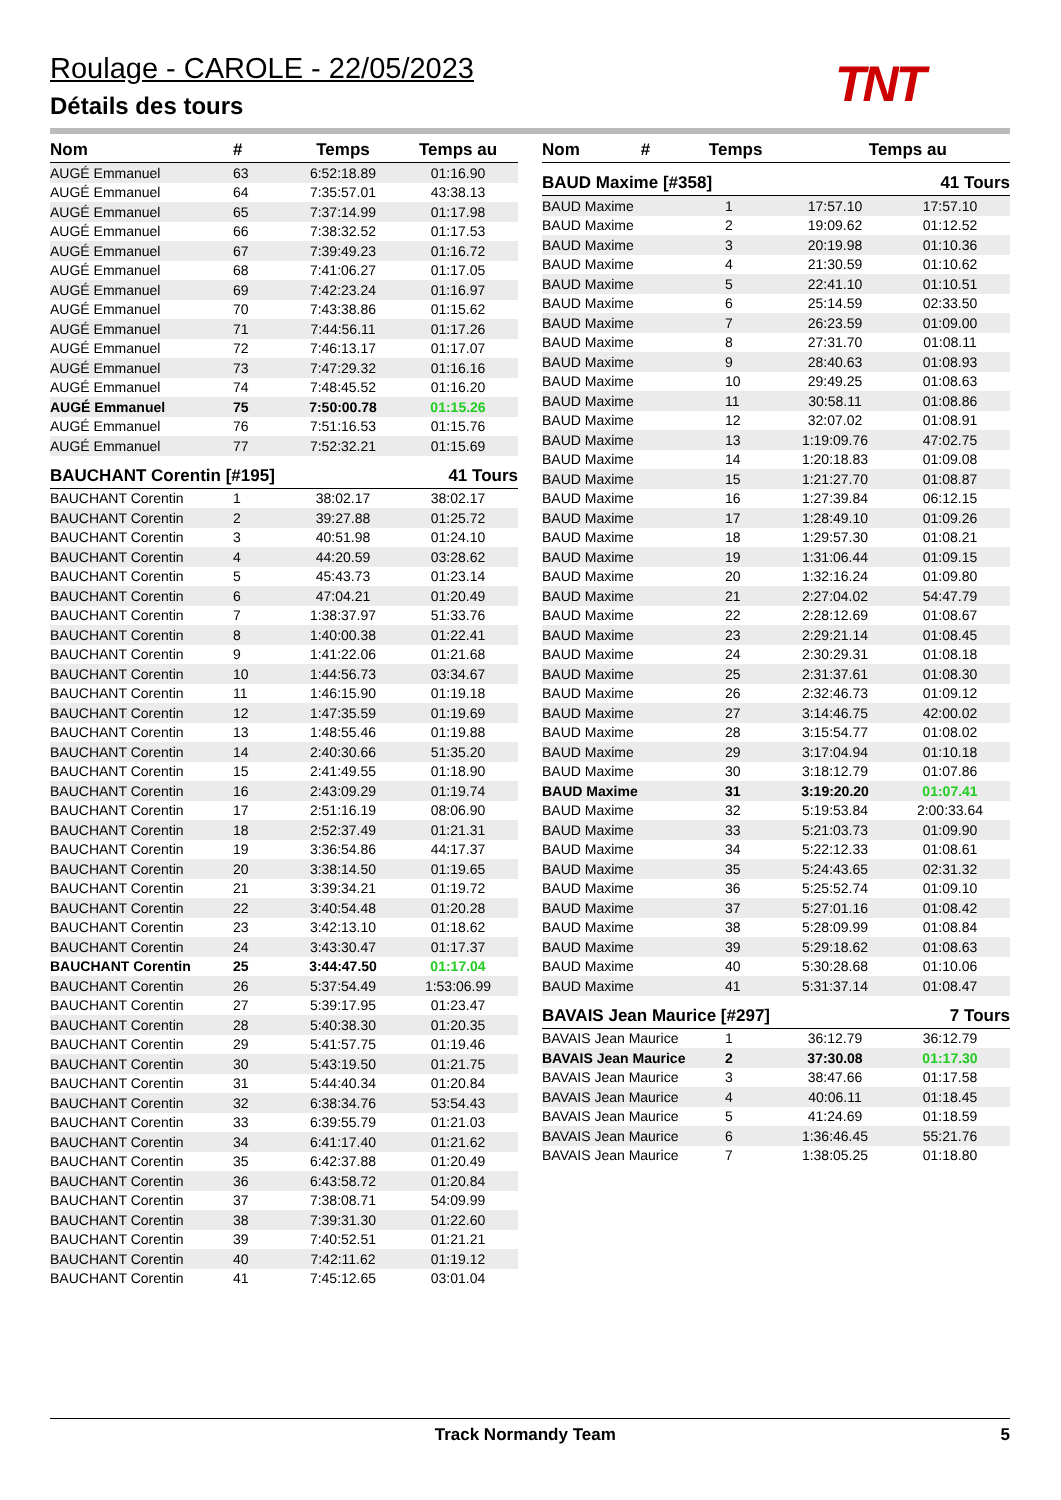Roulage - CAROLE - 22/05/2023
Détails des tours TNT
| Nom | # | Temps | Temps au |
| --- | --- | --- | --- |
| AUGÉ Emmanuel | 63 | 6:52:18.89 | 01:16.90 |
| AUGÉ Emmanuel | 64 | 7:35:57.01 | 43:38.13 |
| AUGÉ Emmanuel | 65 | 7:37:14.99 | 01:17.98 |
| AUGÉ Emmanuel | 66 | 7:38:32.52 | 01:17.53 |
| AUGÉ Emmanuel | 67 | 7:39:49.23 | 01:16.72 |
| AUGÉ Emmanuel | 68 | 7:41:06.27 | 01:17.05 |
| AUGÉ Emmanuel | 69 | 7:42:23.24 | 01:16.97 |
| AUGÉ Emmanuel | 70 | 7:43:38.86 | 01:15.62 |
| AUGÉ Emmanuel | 71 | 7:44:56.11 | 01:17.26 |
| AUGÉ Emmanuel | 72 | 7:46:13.17 | 01:17.07 |
| AUGÉ Emmanuel | 73 | 7:47:29.32 | 01:16.16 |
| AUGÉ Emmanuel | 74 | 7:48:45.52 | 01:16.20 |
| AUGÉ Emmanuel | 75 | 7:50:00.78 | 01:15.26 |
| AUGÉ Emmanuel | 76 | 7:51:16.53 | 01:15.76 |
| AUGÉ Emmanuel | 77 | 7:52:32.21 | 01:15.69 |
BAUCHANT Corentin [#195] 41 Tours
| BAUCHANT Corentin | 1 | 38:02.17 | 38:02.17 |
| BAUCHANT Corentin | 2 | 39:27.88 | 01:25.72 |
| BAUCHANT Corentin | 3 | 40:51.98 | 01:24.10 |
| BAUCHANT Corentin | 4 | 44:20.59 | 03:28.62 |
| BAUCHANT Corentin | 5 | 45:43.73 | 01:23.14 |
| BAUCHANT Corentin | 6 | 47:04.21 | 01:20.49 |
| BAUCHANT Corentin | 7 | 1:38:37.97 | 51:33.76 |
| BAUCHANT Corentin | 8 | 1:40:00.38 | 01:22.41 |
| BAUCHANT Corentin | 9 | 1:41:22.06 | 01:21.68 |
| BAUCHANT Corentin | 10 | 1:44:56.73 | 03:34.67 |
| BAUCHANT Corentin | 11 | 1:46:15.90 | 01:19.18 |
| BAUCHANT Corentin | 12 | 1:47:35.59 | 01:19.69 |
| BAUCHANT Corentin | 13 | 1:48:55.46 | 01:19.88 |
| BAUCHANT Corentin | 14 | 2:40:30.66 | 51:35.20 |
| BAUCHANT Corentin | 15 | 2:41:49.55 | 01:18.90 |
| BAUCHANT Corentin | 16 | 2:43:09.29 | 01:19.74 |
| BAUCHANT Corentin | 17 | 2:51:16.19 | 08:06.90 |
| BAUCHANT Corentin | 18 | 2:52:37.49 | 01:21.31 |
| BAUCHANT Corentin | 19 | 3:36:54.86 | 44:17.37 |
| BAUCHANT Corentin | 20 | 3:38:14.50 | 01:19.65 |
| BAUCHANT Corentin | 21 | 3:39:34.21 | 01:19.72 |
| BAUCHANT Corentin | 22 | 3:40:54.48 | 01:20.28 |
| BAUCHANT Corentin | 23 | 3:42:13.10 | 01:18.62 |
| BAUCHANT Corentin | 24 | 3:43:30.47 | 01:17.37 |
| BAUCHANT Corentin | 25 | 3:44:47.50 | 01:17.04 |
| BAUCHANT Corentin | 26 | 5:37:54.49 | 1:53:06.99 |
| BAUCHANT Corentin | 27 | 5:39:17.95 | 01:23.47 |
| BAUCHANT Corentin | 28 | 5:40:38.30 | 01:20.35 |
| BAUCHANT Corentin | 29 | 5:41:57.75 | 01:19.46 |
| BAUCHANT Corentin | 30 | 5:43:19.50 | 01:21.75 |
| BAUCHANT Corentin | 31 | 5:44:40.34 | 01:20.84 |
| BAUCHANT Corentin | 32 | 6:38:34.76 | 53:54.43 |
| BAUCHANT Corentin | 33 | 6:39:55.79 | 01:21.03 |
| BAUCHANT Corentin | 34 | 6:41:17.40 | 01:21.62 |
| BAUCHANT Corentin | 35 | 6:42:37.88 | 01:20.49 |
| BAUCHANT Corentin | 36 | 6:43:58.72 | 01:20.84 |
| BAUCHANT Corentin | 37 | 7:38:08.71 | 54:09.99 |
| BAUCHANT Corentin | 38 | 7:39:31.30 | 01:22.60 |
| BAUCHANT Corentin | 39 | 7:40:52.51 | 01:21.21 |
| BAUCHANT Corentin | 40 | 7:42:11.62 | 01:19.12 |
| BAUCHANT Corentin | 41 | 7:45:12.65 | 03:01.04 |
| Nom | # | Temps | Temps au |
| --- | --- | --- | --- |
BAUD Maxime [#358] 41 Tours
| BAUD Maxime | 1 | 17:57.10 | 17:57.10 |
| BAUD Maxime | 2 | 19:09.62 | 01:12.52 |
| BAUD Maxime | 3 | 20:19.98 | 01:10.36 |
| BAUD Maxime | 4 | 21:30.59 | 01:10.62 |
| BAUD Maxime | 5 | 22:41.10 | 01:10.51 |
| BAUD Maxime | 6 | 25:14.59 | 02:33.50 |
| BAUD Maxime | 7 | 26:23.59 | 01:09.00 |
| BAUD Maxime | 8 | 27:31.70 | 01:08.11 |
| BAUD Maxime | 9 | 28:40.63 | 01:08.93 |
| BAUD Maxime | 10 | 29:49.25 | 01:08.63 |
| BAUD Maxime | 11 | 30:58.11 | 01:08.86 |
| BAUD Maxime | 12 | 32:07.02 | 01:08.91 |
| BAUD Maxime | 13 | 1:19:09.76 | 47:02.75 |
| BAUD Maxime | 14 | 1:20:18.83 | 01:09.08 |
| BAUD Maxime | 15 | 1:21:27.70 | 01:08.87 |
| BAUD Maxime | 16 | 1:27:39.84 | 06:12.15 |
| BAUD Maxime | 17 | 1:28:49.10 | 01:09.26 |
| BAUD Maxime | 18 | 1:29:57.30 | 01:08.21 |
| BAUD Maxime | 19 | 1:31:06.44 | 01:09.15 |
| BAUD Maxime | 20 | 1:32:16.24 | 01:09.80 |
| BAUD Maxime | 21 | 2:27:04.02 | 54:47.79 |
| BAUD Maxime | 22 | 2:28:12.69 | 01:08.67 |
| BAUD Maxime | 23 | 2:29:21.14 | 01:08.45 |
| BAUD Maxime | 24 | 2:30:29.31 | 01:08.18 |
| BAUD Maxime | 25 | 2:31:37.61 | 01:08.30 |
| BAUD Maxime | 26 | 2:32:46.73 | 01:09.12 |
| BAUD Maxime | 27 | 3:14:46.75 | 42:00.02 |
| BAUD Maxime | 28 | 3:15:54.77 | 01:08.02 |
| BAUD Maxime | 29 | 3:17:04.94 | 01:10.18 |
| BAUD Maxime | 30 | 3:18:12.79 | 01:07.86 |
| BAUD Maxime | 31 | 3:19:20.20 | 01:07.41 |
| BAUD Maxime | 32 | 5:19:53.84 | 2:00:33.64 |
| BAUD Maxime | 33 | 5:21:03.73 | 01:09.90 |
| BAUD Maxime | 34 | 5:22:12.33 | 01:08.61 |
| BAUD Maxime | 35 | 5:24:43.65 | 02:31.32 |
| BAUD Maxime | 36 | 5:25:52.74 | 01:09.10 |
| BAUD Maxime | 37 | 5:27:01.16 | 01:08.42 |
| BAUD Maxime | 38 | 5:28:09.99 | 01:08.84 |
| BAUD Maxime | 39 | 5:29:18.62 | 01:08.63 |
| BAUD Maxime | 40 | 5:30:28.68 | 01:10.06 |
| BAUD Maxime | 41 | 5:31:37.14 | 01:08.47 |
BAVAIS Jean Maurice [#297] 7 Tours
| BAVAIS Jean Maurice | 1 | 36:12.79 | 36:12.79 |
| BAVAIS Jean Maurice | 2 | 37:30.08 | 01:17.30 |
| BAVAIS Jean Maurice | 3 | 38:47.66 | 01:17.58 |
| BAVAIS Jean Maurice | 4 | 40:06.11 | 01:18.45 |
| BAVAIS Jean Maurice | 5 | 41:24.69 | 01:18.59 |
| BAVAIS Jean Maurice | 6 | 1:36:46.45 | 55:21.76 |
| BAVAIS Jean Maurice | 7 | 1:38:05.25 | 01:18.80 |
Track Normandy Team 5